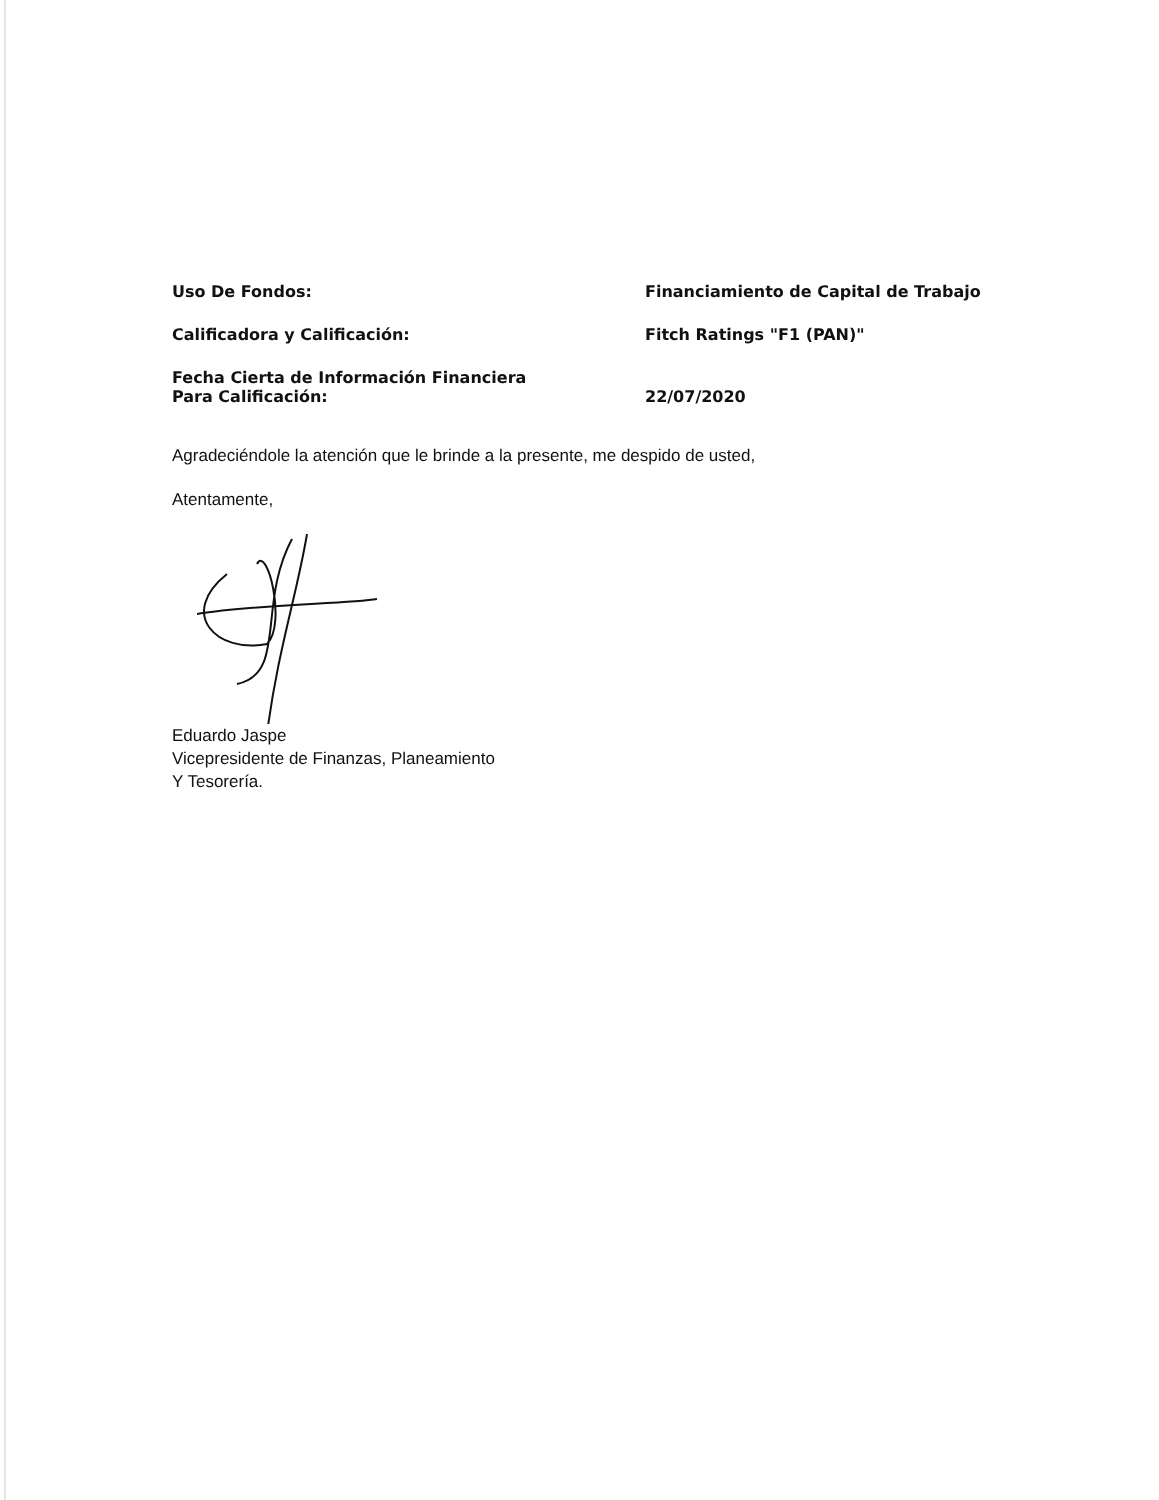Uso De Fondos: Financiamiento de Capital de Trabajo
Calificadora y Calificación: Fitch Ratings "F1 (PAN)"
Fecha Cierta de Información Financiera
Para Calificación:
22/07/2020
Agradeciéndole la atención que le brinde a la presente, me despido de usted,
Atentamente,
Eduardo Jaspe
Vicepresidente de Finanzas, Planeamiento
Y Tesorería.